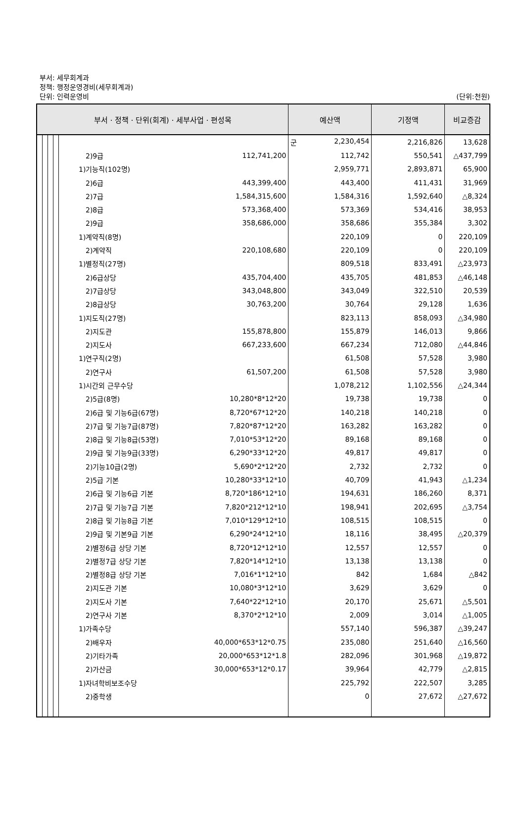부서: 세무회계과
정책: 행정운영경비(세무회계과)
단위: 인력운영비 (단위:천원)
| 부서ㆍ정책ㆍ단위(회계)ㆍ세부사업ㆍ편성목 | | | | | | 예산액 | 기정액 | 비교증감 |
| --- | --- | --- | --- | --- | --- | --- | --- | --- |
| | | | | | | 군 2,230,454 | 2,216,826 | 13,628 |
| | | | | 2)9급 | 112,741,200 | 112,742 | 550,541 | △437,799 |
| | | | | 1)기능직(102명) | | 2,959,771 | 2,893,871 | 65,900 |
| | | | | 2)6급 | 443,399,400 | 443,400 | 411,431 | 31,969 |
| | | | | 2)7급 | 1,584,315,600 | 1,584,316 | 1,592,640 | △8,324 |
| | | | | 2)8급 | 573,368,400 | 573,369 | 534,416 | 38,953 |
| | | | | 2)9급 | 358,686,000 | 358,686 | 355,384 | 3,302 |
| | | | | 1)계약직(8명) | | 220,109 | 0 | 220,109 |
| | | | | 2)계약직 | 220,108,680 | 220,109 | 0 | 220,109 |
| | | | | 1)별정직(27명) | | 809,518 | 833,491 | △23,973 |
| | | | | 2)6급상당 | 435,704,400 | 435,705 | 481,853 | △46,148 |
| | | | | 2)7급상당 | 343,048,800 | 343,049 | 322,510 | 20,539 |
| | | | | 2)8급상당 | 30,763,200 | 30,764 | 29,128 | 1,636 |
| | | | | 1)지도직(27명) | | 823,113 | 858,093 | △34,980 |
| | | | | 2)지도관 | 155,878,800 | 155,879 | 146,013 | 9,866 |
| | | | | 2)지도사 | 667,233,600 | 667,234 | 712,080 | △44,846 |
| | | | | 1)연구직(2명) | | 61,508 | 57,528 | 3,980 |
| | | | | 2)연구사 | 61,507,200 | 61,508 | 57,528 | 3,980 |
| | | | | 1)시간외 근무수당 | | 1,078,212 | 1,102,556 | △24,344 |
| | | | | 2)5급(8명) | 10,280*8*12*20 | 19,738 | 19,738 | 0 |
| | | | | 2)6급 및 기능6급(67명) | 8,720*67*12*20 | 140,218 | 140,218 | 0 |
| | | | | 2)7급 및 기능7급(87명) | 7,820*87*12*20 | 163,282 | 163,282 | 0 |
| | | | | 2)8급 및 기능8급(53명) | 7,010*53*12*20 | 89,168 | 89,168 | 0 |
| | | | | 2)9급 및 기능9급(33명) | 6,290*33*12*20 | 49,817 | 49,817 | 0 |
| | | | | 2)기능10급(2명) | 5,690*2*12*20 | 2,732 | 2,732 | 0 |
| | | | | 2)5급 기본 | 10,280*33*12*10 | 40,709 | 41,943 | △1,234 |
| | | | | 2)6급 및 기능6급 기본 | 8,720*186*12*10 | 194,631 | 186,260 | 8,371 |
| | | | | 2)7급 및 기능7급 기본 | 7,820*212*12*10 | 198,941 | 202,695 | △3,754 |
| | | | | 2)8급 및 기능8급 기본 | 7,010*129*12*10 | 108,515 | 108,515 | 0 |
| | | | | 2)9급 및 기본9급 기본 | 6,290*24*12*10 | 18,116 | 38,495 | △20,379 |
| | | | | 2)별정6급 상당 기본 | 8,720*12*12*10 | 12,557 | 12,557 | 0 |
| | | | | 2)별정7급 상당 기본 | 7,820*14*12*10 | 13,138 | 13,138 | 0 |
| | | | | 2)별정8급 상당 기본 | 7,016*1*12*10 | 842 | 1,684 | △842 |
| | | | | 2)지도관 기본 | 10,080*3*12*10 | 3,629 | 3,629 | 0 |
| | | | | 2)지도사 기본 | 7,640*22*12*10 | 20,170 | 25,671 | △5,501 |
| | | | | 2)연구사 기본 | 8,370*2*12*10 | 2,009 | 3,014 | △1,005 |
| | | | | 1)가족수당 | | 557,140 | 596,387 | △39,247 |
| | | | | 2)배우자 | 40,000*653*12*0.75 | 235,080 | 251,640 | △16,560 |
| | | | | 2)기타가족 | 20,000*653*12*1.8 | 282,096 | 301,968 | △19,872 |
| | | | | 2)가산금 | 30,000*653*12*0.17 | 39,964 | 42,779 | △2,815 |
| | | | | 1)자녀학비보조수당 | | 225,792 | 222,507 | 3,285 |
| | | | | 2)중학생 | | 0 | 27,672 | △27,672 |